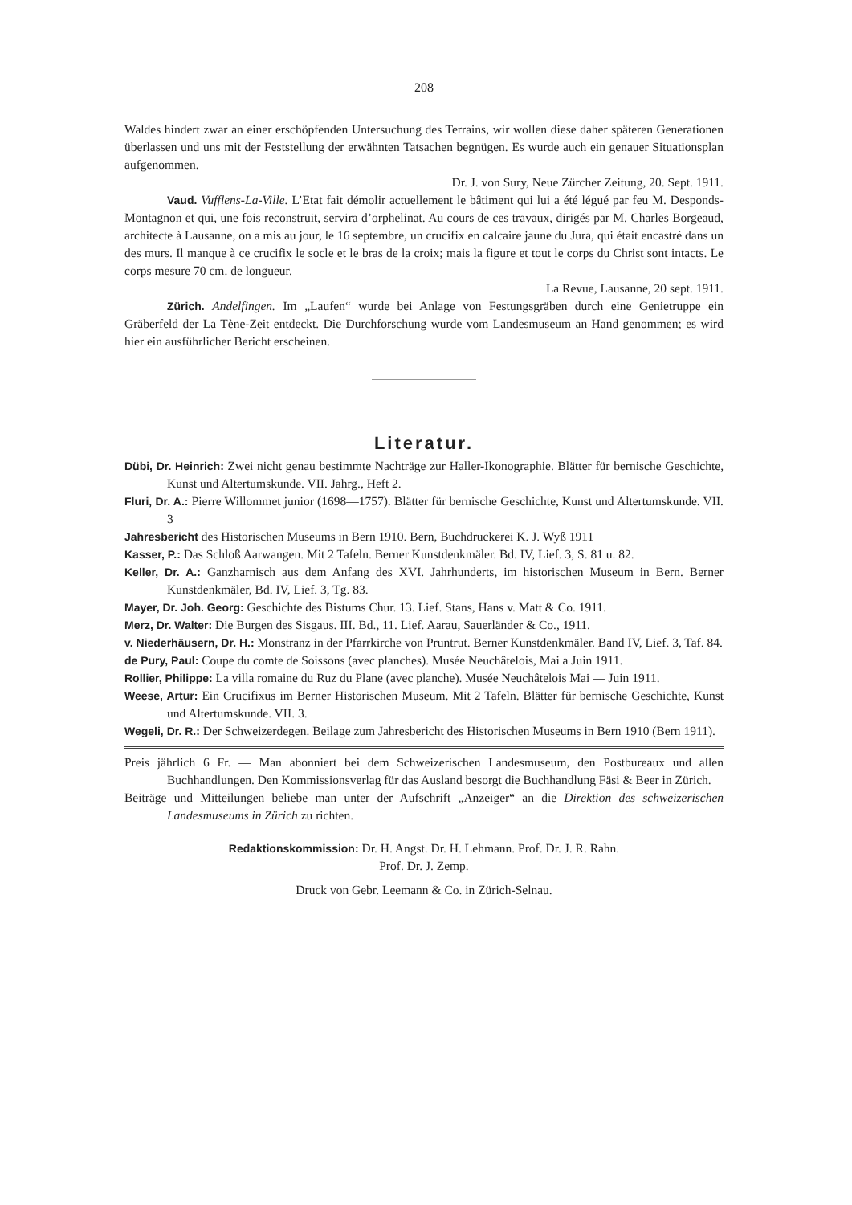208
Waldes hindert zwar an einer erschöpfenden Untersuchung des Terrains, wir wollen diese daher späteren Generationen überlassen und uns mit der Feststellung der erwähnten Tatsachen begnügen. Es wurde auch ein genauer Situationsplan aufgenommen.
Dr. J. von Sury, Neue Zürcher Zeitung, 20. Sept. 1911.
Vaud. Vufflens-La-Ville. L’Etat fait démolir actuellement le bâtiment qui lui a été légué par feu M. Desponds-Montagnon et qui, une fois reconstruit, servira d’orphelinat. Au cours de ces travaux, dirigés par M. Charles Borgeaud, architecte à Lausanne, on a mis au jour, le 16 septembre, un crucifix en calcaire jaune du Jura, qui était encastré dans un des murs. Il manque à ce crucifix le socle et le bras de la croix; mais la figure et tout le corps du Christ sont intacts. Le corps mesure 70 cm. de longueur.
La Revue, Lausanne, 20 sept. 1911.
Zürich. Andelfingen. Im „Laufen“ wurde bei Anlage von Festungsgräben durch eine Genietruppe ein Gräberfeld der La Tène-Zeit entdeckt. Die Durchforschung wurde vom Landesmuseum an Hand genommen; es wird hier ein ausführlicher Bericht erscheinen.
Literatur.
Dübi, Dr. Heinrich: Zwei nicht genau bestimmte Nachträge zur Haller-Ikonographie. Blätter für bernische Geschichte, Kunst und Altertumskunde. VII. Jahrg., Heft 2.
Fluri, Dr. A.: Pierre Willommet junior (1698—1757). Blätter für bernische Geschichte, Kunst und Altertumskunde. VII. 3
Jahresbericht des Historischen Museums in Bern 1910. Bern, Buchdruckerei K. J. Wyß 1911
Kasser, P.: Das Schloß Aarwangen. Mit 2 Tafeln. Berner Kunstdenkmäler. Bd. IV, Lief. 3, S. 81 u. 82.
Keller, Dr. A.: Ganzharnisch aus dem Anfang des XVI. Jahrhunderts, im historischen Museum in Bern. Berner Kunstdenkmäler, Bd. IV, Lief. 3, Tg. 83.
Mayer, Dr. Joh. Georg: Geschichte des Bistums Chur. 13. Lief. Stans, Hans v. Matt & Co. 1911.
Merz, Dr. Walter: Die Burgen des Sisgaus. III. Bd., 11. Lief. Aarau, Sauerländer & Co., 1911.
v. Niederhäusern, Dr. H.: Monstranz in der Pfarrkirche von Pruntrut. Berner Kunstdenkmäler. Band IV, Lief. 3, Taf. 84.
de Pury, Paul: Coupe du comte de Soissons (avec planches). Musée Neuchâtelois, Mai a Juin 1911.
Rollier, Philippe: La villa romaine du Ruz du Plane (avec planche). Musée Neuchâtelois Mai — Juin 1911.
Weese, Artur: Ein Crucifixus im Berner Historischen Museum. Mit 2 Tafeln. Blätter für bernische Geschichte, Kunst und Altertumskunde. VII. 3.
Wegeli, Dr. R.: Der Schweizerdegen. Beilage zum Jahresbericht des Historischen Museums in Bern 1910 (Bern 1911).
Preis jährlich 6 Fr. — Man abonniert bei dem Schweizerischen Landesmuseum, den Postbureaux und allen Buchhandlungen. Den Kommissionsverlag für das Ausland besorgt die Buchhandlung Fäsi & Beer in Zürich.
Beiträge und Mitteilungen beliebe man unter der Aufschrift „Anzeiger“ an die Direktion des schweizerischen Landesmuseums in Zürich zu richten.
Redaktionskommission: Dr. H. Angst. Dr. H. Lehmann. Prof. Dr. J. R. Rahn.
Prof. Dr. J. Zemp.
Druck von Gebr. Leemann & Co. in Zürich-Selnau.